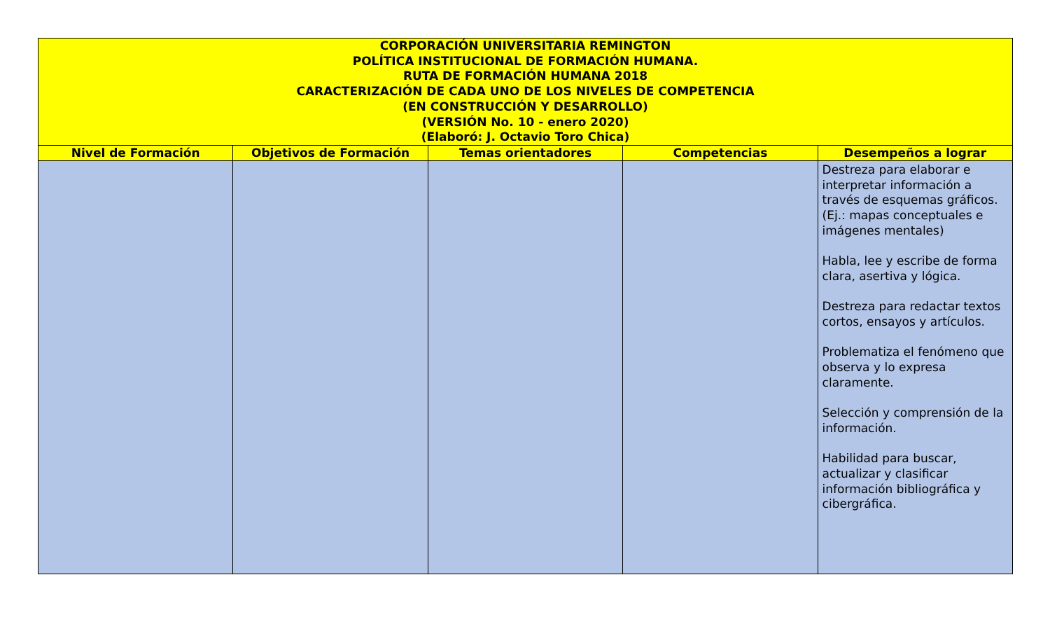| CORPORACIÓN UNIVERSITARIA REMINGTON POLÍTICA INSTITUCIONAL DE FORMACIÓN HUMANA. RUTA DE FORMACIÓN HUMANA 2018 CARACTERIZACIÓN DE CADA UNO DE LOS NIVELES DE COMPETENCIA (EN CONSTRUCCIÓN Y DESARROLLO) (VERSIÓN No. 10 - enero 2020) (Elaboró: J. Octavio Toro Chica) | | | | |
| Nivel de Formación | Objetivos de Formación | Temas orientadores | Competencias | Desempeños a lograr |
| | | | | Destreza para elaborar e interpretar información a través de esquemas gráficos. (Ej.: mapas conceptuales e imágenes mentales) Habla, lee y escribe de forma clara, asertiva y lógica. Destreza para redactar textos cortos, ensayos y artículos. Problematiza el fenómeno que observa y lo expresa claramente. Selección y comprensión de la información. Habilidad para buscar, actualizar y clasificar información bibliográfica y cibergráfica. |